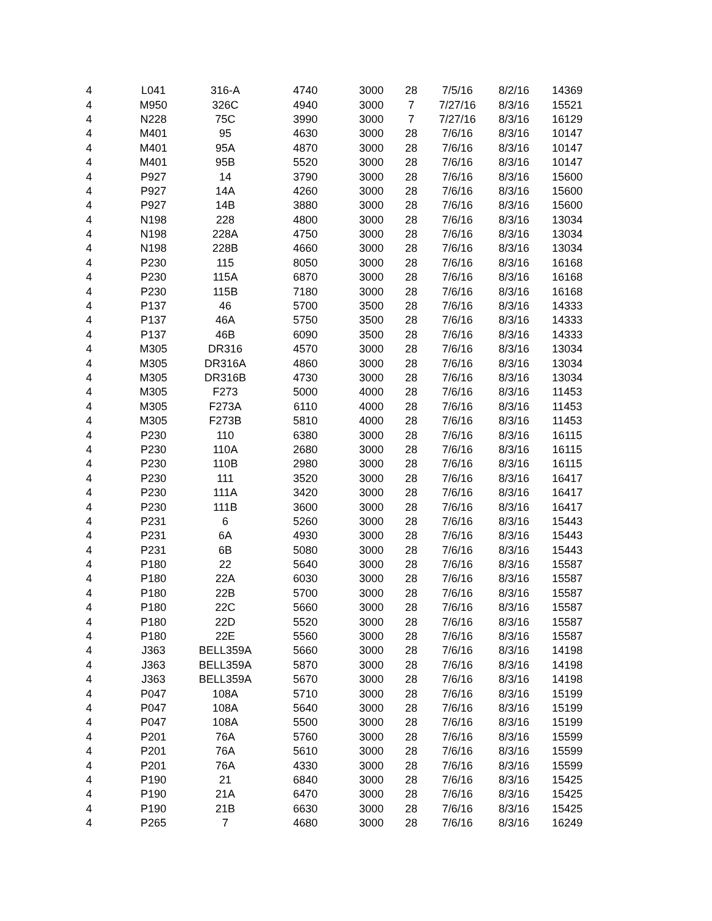| 4 | L041 | 316-A | 4740 | 3000 | 28 | 7/5/16 | 8/2/16 | 14369 |
| 4 | M950 | 326C | 4940 | 3000 | 7 | 7/27/16 | 8/3/16 | 15521 |
| 4 | N228 | 75C | 3990 | 3000 | 7 | 7/27/16 | 8/3/16 | 16129 |
| 4 | M401 | 95 | 4630 | 3000 | 28 | 7/6/16 | 8/3/16 | 10147 |
| 4 | M401 | 95A | 4870 | 3000 | 28 | 7/6/16 | 8/3/16 | 10147 |
| 4 | M401 | 95B | 5520 | 3000 | 28 | 7/6/16 | 8/3/16 | 10147 |
| 4 | P927 | 14 | 3790 | 3000 | 28 | 7/6/16 | 8/3/16 | 15600 |
| 4 | P927 | 14A | 4260 | 3000 | 28 | 7/6/16 | 8/3/16 | 15600 |
| 4 | P927 | 14B | 3880 | 3000 | 28 | 7/6/16 | 8/3/16 | 15600 |
| 4 | N198 | 228 | 4800 | 3000 | 28 | 7/6/16 | 8/3/16 | 13034 |
| 4 | N198 | 228A | 4750 | 3000 | 28 | 7/6/16 | 8/3/16 | 13034 |
| 4 | N198 | 228B | 4660 | 3000 | 28 | 7/6/16 | 8/3/16 | 13034 |
| 4 | P230 | 115 | 8050 | 3000 | 28 | 7/6/16 | 8/3/16 | 16168 |
| 4 | P230 | 115A | 6870 | 3000 | 28 | 7/6/16 | 8/3/16 | 16168 |
| 4 | P230 | 115B | 7180 | 3000 | 28 | 7/6/16 | 8/3/16 | 16168 |
| 4 | P137 | 46 | 5700 | 3500 | 28 | 7/6/16 | 8/3/16 | 14333 |
| 4 | P137 | 46A | 5750 | 3500 | 28 | 7/6/16 | 8/3/16 | 14333 |
| 4 | P137 | 46B | 6090 | 3500 | 28 | 7/6/16 | 8/3/16 | 14333 |
| 4 | M305 | DR316 | 4570 | 3000 | 28 | 7/6/16 | 8/3/16 | 13034 |
| 4 | M305 | DR316A | 4860 | 3000 | 28 | 7/6/16 | 8/3/16 | 13034 |
| 4 | M305 | DR316B | 4730 | 3000 | 28 | 7/6/16 | 8/3/16 | 13034 |
| 4 | M305 | F273 | 5000 | 4000 | 28 | 7/6/16 | 8/3/16 | 11453 |
| 4 | M305 | F273A | 6110 | 4000 | 28 | 7/6/16 | 8/3/16 | 11453 |
| 4 | M305 | F273B | 5810 | 4000 | 28 | 7/6/16 | 8/3/16 | 11453 |
| 4 | P230 | 110 | 6380 | 3000 | 28 | 7/6/16 | 8/3/16 | 16115 |
| 4 | P230 | 110A | 2680 | 3000 | 28 | 7/6/16 | 8/3/16 | 16115 |
| 4 | P230 | 110B | 2980 | 3000 | 28 | 7/6/16 | 8/3/16 | 16115 |
| 4 | P230 | 111 | 3520 | 3000 | 28 | 7/6/16 | 8/3/16 | 16417 |
| 4 | P230 | 111A | 3420 | 3000 | 28 | 7/6/16 | 8/3/16 | 16417 |
| 4 | P230 | 111B | 3600 | 3000 | 28 | 7/6/16 | 8/3/16 | 16417 |
| 4 | P231 | 6 | 5260 | 3000 | 28 | 7/6/16 | 8/3/16 | 15443 |
| 4 | P231 | 6A | 4930 | 3000 | 28 | 7/6/16 | 8/3/16 | 15443 |
| 4 | P231 | 6B | 5080 | 3000 | 28 | 7/6/16 | 8/3/16 | 15443 |
| 4 | P180 | 22 | 5640 | 3000 | 28 | 7/6/16 | 8/3/16 | 15587 |
| 4 | P180 | 22A | 6030 | 3000 | 28 | 7/6/16 | 8/3/16 | 15587 |
| 4 | P180 | 22B | 5700 | 3000 | 28 | 7/6/16 | 8/3/16 | 15587 |
| 4 | P180 | 22C | 5660 | 3000 | 28 | 7/6/16 | 8/3/16 | 15587 |
| 4 | P180 | 22D | 5520 | 3000 | 28 | 7/6/16 | 8/3/16 | 15587 |
| 4 | P180 | 22E | 5560 | 3000 | 28 | 7/6/16 | 8/3/16 | 15587 |
| 4 | J363 | BELL359A | 5660 | 3000 | 28 | 7/6/16 | 8/3/16 | 14198 |
| 4 | J363 | BELL359A | 5870 | 3000 | 28 | 7/6/16 | 8/3/16 | 14198 |
| 4 | J363 | BELL359A | 5670 | 3000 | 28 | 7/6/16 | 8/3/16 | 14198 |
| 4 | P047 | 108A | 5710 | 3000 | 28 | 7/6/16 | 8/3/16 | 15199 |
| 4 | P047 | 108A | 5640 | 3000 | 28 | 7/6/16 | 8/3/16 | 15199 |
| 4 | P047 | 108A | 5500 | 3000 | 28 | 7/6/16 | 8/3/16 | 15199 |
| 4 | P201 | 76A | 5760 | 3000 | 28 | 7/6/16 | 8/3/16 | 15599 |
| 4 | P201 | 76A | 5610 | 3000 | 28 | 7/6/16 | 8/3/16 | 15599 |
| 4 | P201 | 76A | 4330 | 3000 | 28 | 7/6/16 | 8/3/16 | 15599 |
| 4 | P190 | 21 | 6840 | 3000 | 28 | 7/6/16 | 8/3/16 | 15425 |
| 4 | P190 | 21A | 6470 | 3000 | 28 | 7/6/16 | 8/3/16 | 15425 |
| 4 | P190 | 21B | 6630 | 3000 | 28 | 7/6/16 | 8/3/16 | 15425 |
| 4 | P265 | 7 | 4680 | 3000 | 28 | 7/6/16 | 8/3/16 | 16249 |